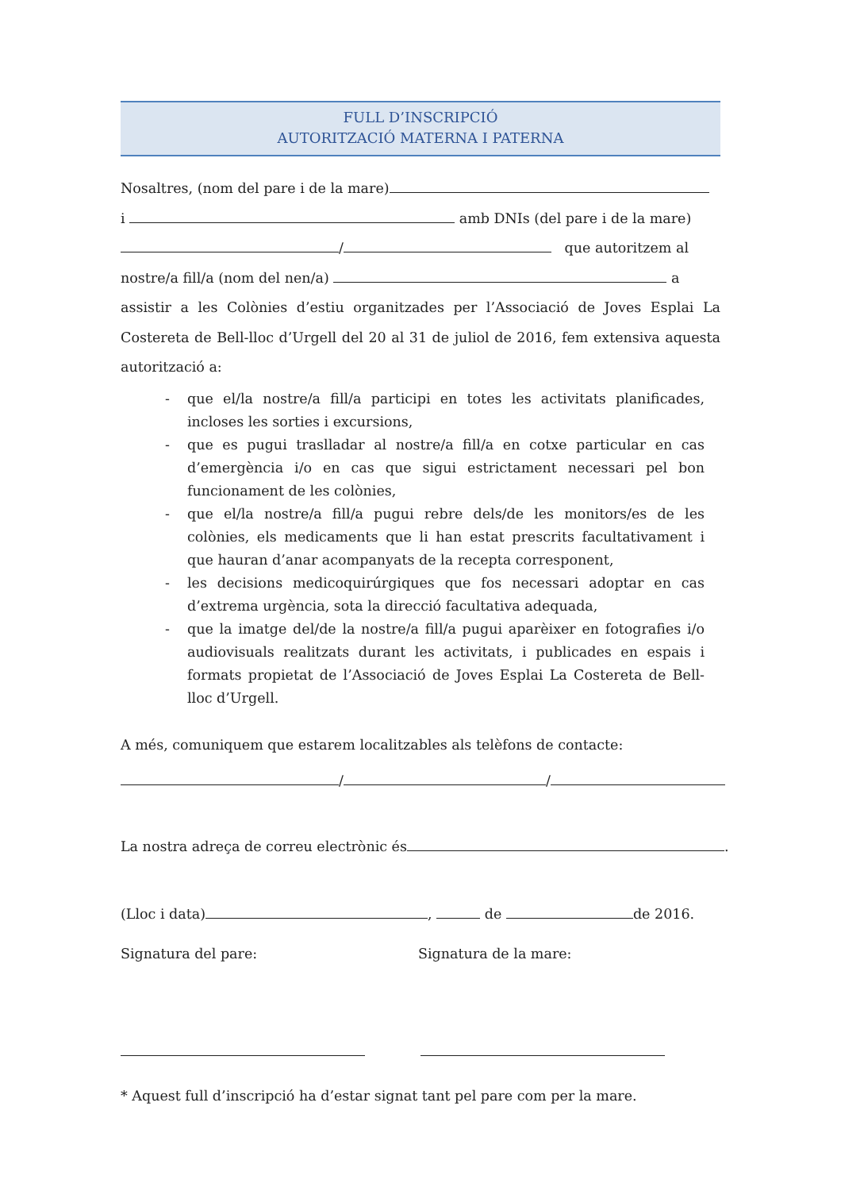FULL D’INSCRIPCIÓ
AUTORITZACIÓ MATERNA I PATERNA
Nosaltres, (nom del pare i de la mare)
i amb DNIs (del pare i de la mare)
/ que autoritzem al
nostre/a fill/a (nom del nen/a) a
assistir a les Colònies d’estiu organitzades per l’Associació de Joves Esplai La Costereta de Bell-lloc d’Urgell del 20 al 31 de juliol de 2016, fem extensiva aquesta autorització a:
- que el/la nostre/a fill/a participi en totes les activitats planificades, incloses les sorties i excursions,
- que es pugui traslladar al nostre/a fill/a en cotxe particular en cas d’emergència i/o en cas que sigui estrictament necessari pel bon funcionament de les colònies,
- que el/la nostre/a fill/a pugui rebre dels/de les monitors/es de les colònies, els medicaments que li han estat prescrits facultativament i que hauran d’anar acompanyats de la recepta corresponent,
- les decisions medicoquirúrgiques que fos necessari adoptar en cas d’extrema urgència, sota la direcció facultativa adequada,
- que la imatge del/de la nostre/a fill/a pugui aparèixer en fotografies i/o audiovisuals realitzats durant les activitats, i publicades en espais i formats propietat de l’Associació de Joves Esplai La Costereta de Bell-lloc d’Urgell.
A més, comuniquem que estarem localitzables als telèfons de contacte:
/ /
La nostra adreça de correu electrònic és .
(Lloc i data) , de de 2016.
Signatura del pare: Signatura de la mare:
* Aquest full d’inscripció ha d’estar signat tant pel pare com per la mare.